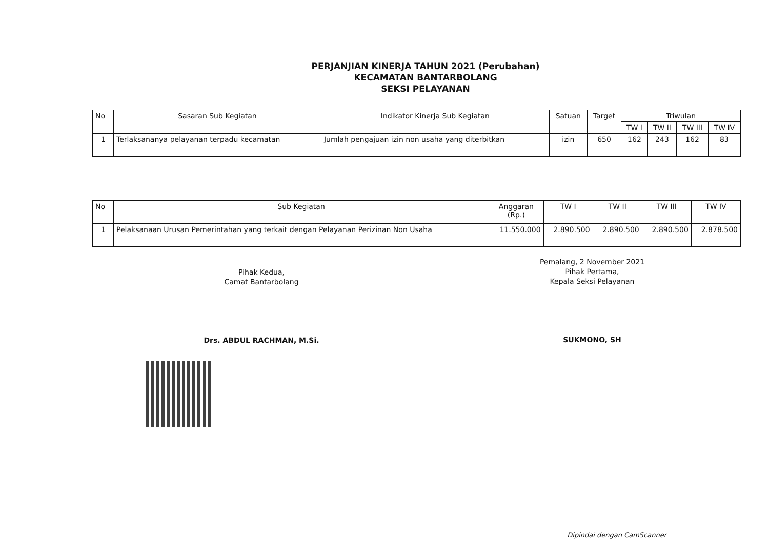PERJANJIAN KINERJA TAHUN 2021 (Perubahan)
KECAMATAN BANTARBOLANG
SEKSI PELAYANAN
| No | Sasaran Sub Kegiatan | Indikator Kinerja Sub Kegiatan | Satuan | Target | Triwulan | | | |
| --- | --- | --- | --- | --- | --- | --- | --- | --- |
| | | | | | TW I | TW II | TW III | TW IV |
| 1 | Terlaksananya pelayanan terpadu kecamatan | Jumlah pengajuan izin non usaha yang diterbitkan | izin | 650 | 162 | 243 | 162 | 83 |
| No | Sub Kegiatan | Anggaran (Rp.) | TW I | TW II | TW III | TW IV |
| --- | --- | --- | --- | --- | --- | --- |
| 1 | Pelaksanaan Urusan Pemerintahan yang terkait dengan Pelayanan Perizinan Non Usaha | 11.550.000 | 2.890.500 | 2.890.500 | 2.890.500 | 2.878.500 |
Pihak Kedua,
Camat Bantarbolang
Drs. ABDUL RACHMAN, M.Si.
Pemalang, 2 November 2021
Pihak Pertama,
Kepala Seksi Pelayanan
SUKMONO, SH
Dipindai dengan CamScanner